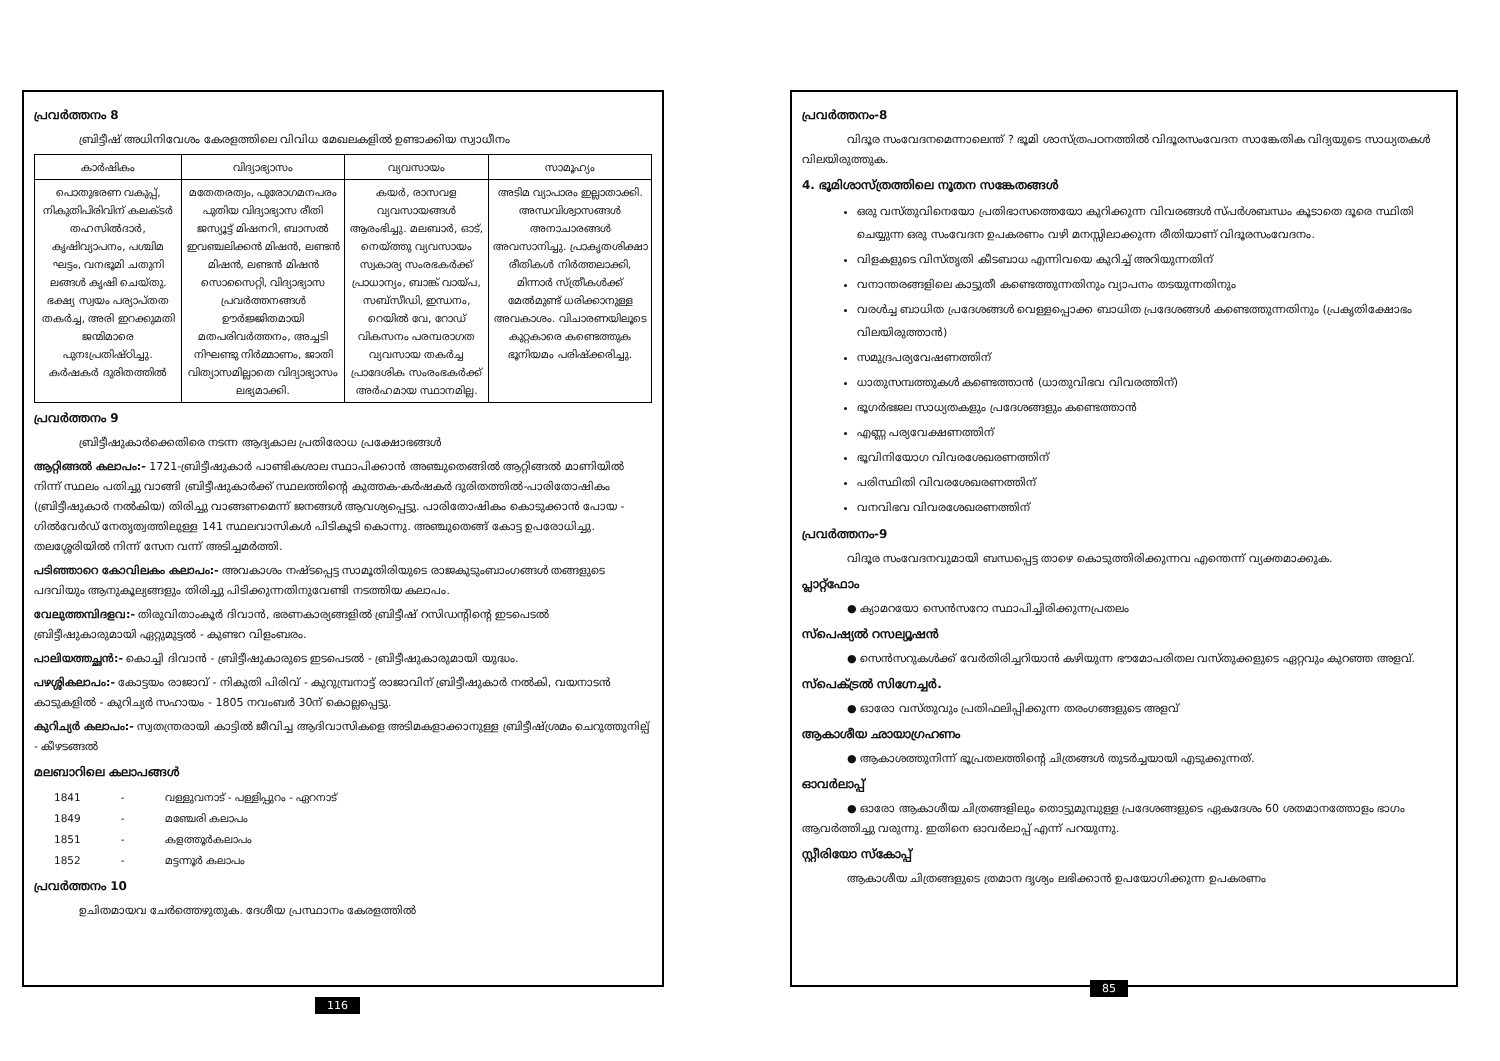പ്രവർത്തനം 8
ബ്രിട്ടീഷ് അധിനിവേശം കേരളത്തിലെ വിവിധ മേഖലകളിൽ ഉണ്ടാക്കിയ സ്വാധീനം
| കാർഷികം | വിദ്യാഭ്യാസം | വ്യവസായം | സാമൂഹ്യം |
| --- | --- | --- | --- |
| പൊതുഭരണ വകുപ്പ്, നികുതിപിരിവിന് കലക്ടർ തഹസിൽദാർ, കൃഷിവ്യാപനം, പശ്ചിമ ഘട്ടം, വനഭൂമി ചതുനി ലങ്ങൾ കൃഷി ചെയ്തു. ഭക്ഷ്യ സ്വയം പര്യാപ്തത തകർച്ച, അരി ഇറക്കുമതി ജന്മിമാരെ പുനഃപ്രതിഷ്ഠിച്ചു. കർഷകർ ദുരിതത്തിൽ | മതേതരത്വം, പുരോഗമനപരം പുതിയ വിദ്യാഭ്യാസ രീതി ജസ്യൂട്ട് മിഷനറി, ബാസൽ ഇവഞ്ചലിക്കൻ മിഷൻ, ലണ്ടൻ മിഷൻ, ലണ്ടൻ മിഷൻ സൊസൈറ്റി, വിദ്യാഭ്യാസ പ്രവർത്തനങ്ങൾ ഊർജ്ജിതമായി മതപരിവർത്തനം, അച്ചടി നിഘണ്ടു നിർമ്മാണം, ജാതി വിത്യാസമില്ലാതെ വിദ്യാഭ്യാസം ലഭ്യമാക്കി. | കയർ, രാസവള വ്യവസായങ്ങൾ ആരംഭിച്ചു. മലബാർ, ഓട്, നെയ്ത്തു വ്യവസായം സ്വകാര്യ സംരഭകർക്ക് പ്രാധാന്യം, ബാങ്ക് വായ്പ, സബ്സീഡി, ഇന്ധനം, റെയിൽ വേ, റോഡ് വികസനം പരമ്പരാഗത വ്യവസായ തകർച്ച പ്രാദേശിക സംരംഭകർക്ക് അർഹമായ സ്ഥാനമില്ല. | അടിമ വ്യാപാരം ഇല്ലാതാക്കി. അന്ധവിശ്വാസങ്ങൾ അനാചാരങ്ങൾ അവസാനിച്ചു. പ്രാകൃതശിക്ഷാ രീതികൾ നിർത്തലാക്കി, മിന്നാർ സ്ത്രീകൾക്ക് മേൽമുണ്ട് ധരിക്കാനുള്ള അവകാശം. വിചാരണയിലൂടെ കുറ്റകാരെ കണ്ടെത്തുക ഭൂനിയമം പരിഷ്ക്കരിച്ചു. |
പ്രവർത്തനം 9
ബ്രിട്ടീഷുകാർക്കെതിരെ നടന്ന ആദ്യകാല പ്രതിരോധ പ്രക്ഷോഭങ്ങൾ
ആറ്റിങ്ങൽ കലാപം:- 1721-ബ്രിട്ടീഷുകാർ പാണ്ടികശാല സ്ഥാപിക്കാൻ അഞ്ചുതെങ്ങിൽ ആറ്റിങ്ങൽ മാണിയിൽ നിന്ന് സ്ഥലം പതിച്ചു വാങ്ങി ബ്രിട്ടീഷുകാർക്ക് സ്ഥലത്തിന്റെ കുത്തക-കർഷകർ ദുരിതത്തിൽ-പാരിതോഷികം (ബ്രിട്ടീഷുകാർ നൽകിയ) തിരിച്ചു വാങ്ങണമെന്ന് ജനങ്ങൾ ആവശ്യപ്പെട്ടു. പാരിതോഷികം കൊടുക്കാൻ പോയ - ഗിൽവേർഡ് നേതൃത്വത്തിലുള്ള 141 സ്ഥലവാസികൾ പിടികൂടി കൊന്നു. അഞ്ചുതെങ്ങ് കോട്ട ഉപരോധിച്ചു. തലശ്ശേരിയിൽ നിന്ന് സേന വന്ന് അടിച്ചമർത്തി.
പടിഞ്ഞാറെ കോവിലകം കലാപം:- അവകാശം നഷ്ടപ്പെട്ട സാമൂതിരിയുടെ രാജകുടുംബാംഗങ്ങൾ തങ്ങളുടെ പദവിയും ആനുകൂല്യങ്ങളും തിരിച്ചു പിടിക്കുന്നതിനുവേണ്ടി നടത്തിയ കലാപം.
വേലുത്തമ്പിദളവ:- തിരുവിതാംകൂർ ദിവാൻ, ഭരണകാര്യങ്ങളിൽ ബ്രിട്ടീഷ് റസിഡന്റിന്റെ ഇടപെടൽ ബ്രിട്ടീഷുകാരുമായി ഏറ്റുമുട്ടൽ - കുണ്ടറ വിളംബരം.
പാലിയത്തച്ഛൻ:- കൊച്ചി ദിവാൻ - ബ്രിട്ടീഷുകാരുടെ ഇടപെടൽ - ബ്രിട്ടീഷുകാരുമായി യുദ്ധം.
പഴശ്ശികലാപം:- കോട്ടയം രാജാവ് - നികുതി പിരിവ് - കുറുമ്പ്രനാട്ട് രാജാവിന് ബ്രിട്ടീഷുകാർ നൽകി, വയനാടൻ കാടുകളിൽ - കുറിച്യർ സഹായം - 1805 നവംബർ 30ന് കൊല്ലപ്പെട്ടു.
കുറിച്യർ കലാപം:- സ്വതന്ത്രരായി കാട്ടിൽ ജീവിച്ച ആദിവാസികളെ അടിമകളാക്കാനുള്ള ബ്രിട്ടീഷ്ശ്രമം ചെറുത്തുനില്പ് - കീഴടങ്ങൽ
മലബാറിലെ കലാപങ്ങൾ
| 1841 | - | വള്ളുവനാട് - പള്ളിപ്പുറം - ഏറനാട് |
| 1849 | - | മഞ്ചേരി കലാപം |
| 1851 | - | കളത്തൂർകലാപം |
| 1852 | - | മട്ടന്നൂർ കലാപം |
പ്രവർത്തനം 10
ഉചിതമായവ ചേർത്തെഴുതുക. ദേശീയ പ്രസ്ഥാനം കേരളത്തിൽ
116
പ്രവർത്തനം-8
വിദൂര സംവേദനമെന്നാലെന്ത് ? ഭൂമി ശാസ്ത്രപഠനത്തിൽ വിദൂരസംവേദന സാങ്കേതിക വിദ്യയുടെ സാധ്യതകൾ വിലയിരുത്തുക.
4. ഭൂമിശാസ്ത്രത്തിലെ നൂതന സങ്കേതങ്ങൾ
ഒരു വസ്തുവിനെയോ പ്രതിഭാസത്തെയോ കുറിക്കുന്ന വിവരങ്ങൾ സ്പർശബന്ധം കൂടാതെ ദൂരെ സ്ഥിതി ചെയ്യുന്ന ഒരു സംവേദന ഉപകരണം വഴി മനസ്സിലാക്കുന്ന രീതിയാണ് വിദൂരസംവേദനം.
വിളകളുടെ വിസ്തൃതി കീടബാധ എന്നിവയെ കുറിച്ച് അറിയുന്നതിന്
വനാന്തരങ്ങളിലെ കാട്ടുതീ കണ്ടെത്തുന്നതിനും വ്യാപനം തടയുന്നതിനും
വരൾച്ച ബാധിത പ്രദേശങ്ങൾ വെള്ളപ്പൊക്ക ബാധിത പ്രദേശങ്ങൾ കണ്ടെത്തുന്നതിനും (പ്രകൃതിക്ഷോഭം വിലയിരുത്താൻ)
സമുദ്രപര്യവേഷണത്തിന്
ധാതുസമ്പത്തുകൾ കണ്ടെത്താൻ (ധാതുവിഭവ വിവരത്തിന്)
ഭൂഗർഭജല സാധ്യതകളും പ്രദേശങ്ങളും കണ്ടെത്താൻ
എണ്ണ പര്യവേക്ഷണത്തിന്
ഭൂവിനിയോഗ വിവരശേഖരണത്തിന്
പരിസ്ഥിതി വിവരശേഖരണത്തിന്
വനവിഭവ വിവരശേഖരണത്തിന്
പ്രവർത്തനം-9
വിദൂര സംവേദനവുമായി ബന്ധപ്പെട്ട താഴെ കൊടുത്തിരിക്കുന്നവ എന്തെന്ന് വ്യക്തമാക്കുക.
പ്ലാറ്റ്ഫോം
● ക്യാമറയോ സെൻസറോ സ്ഥാപിച്ചിരിക്കുന്നപ്രതലം
സ്പെഷ്യൽ റസല്യൂഷൻ
● സെൻസറുകൾക്ക് വേർതിരിച്ചറിയാൻ കഴിയുന്ന ഭൗമോപരിതല വസ്തുക്കളുടെ ഏറ്റവും കുറഞ്ഞ അളവ്.
സ്പെക്ട്രൽ സിഗ്നേച്ചർ.
● ഓരോ വസ്തുവും പ്രതിഫലിപ്പിക്കുന്ന തരംഗങ്ങളുടെ അളവ്
ആകാശീയ ഛായാഗ്രഹണം
● ആകാശത്തുനിന്ന് ഭൂപ്രതലത്തിന്റെ ചിത്രങ്ങൾ തുടർച്ചയായി എടുക്കുന്നത്.
ഓവർലാപ്പ്
● ഓരോ ആകാശീയ ചിത്രങ്ങളിലും തൊട്ടുമുമ്പുള്ള പ്രദേശങ്ങളുടെ ഏകദേശം 60 ശതമാനത്തോളം ഭാഗം ആവർത്തിച്ചു വരുന്നു. ഇതിനെ ഓവർലാപ്പ് എന്ന് പറയുന്നു.
സ്റ്റീരിയോ സ്കോപ്പ്
ആകാശീയ ചിത്രങ്ങളുടെ ത്രമാന ദൃശ്യം ലഭിക്കാൻ ഉപയോഗിക്കുന്ന ഉപകരണം
85